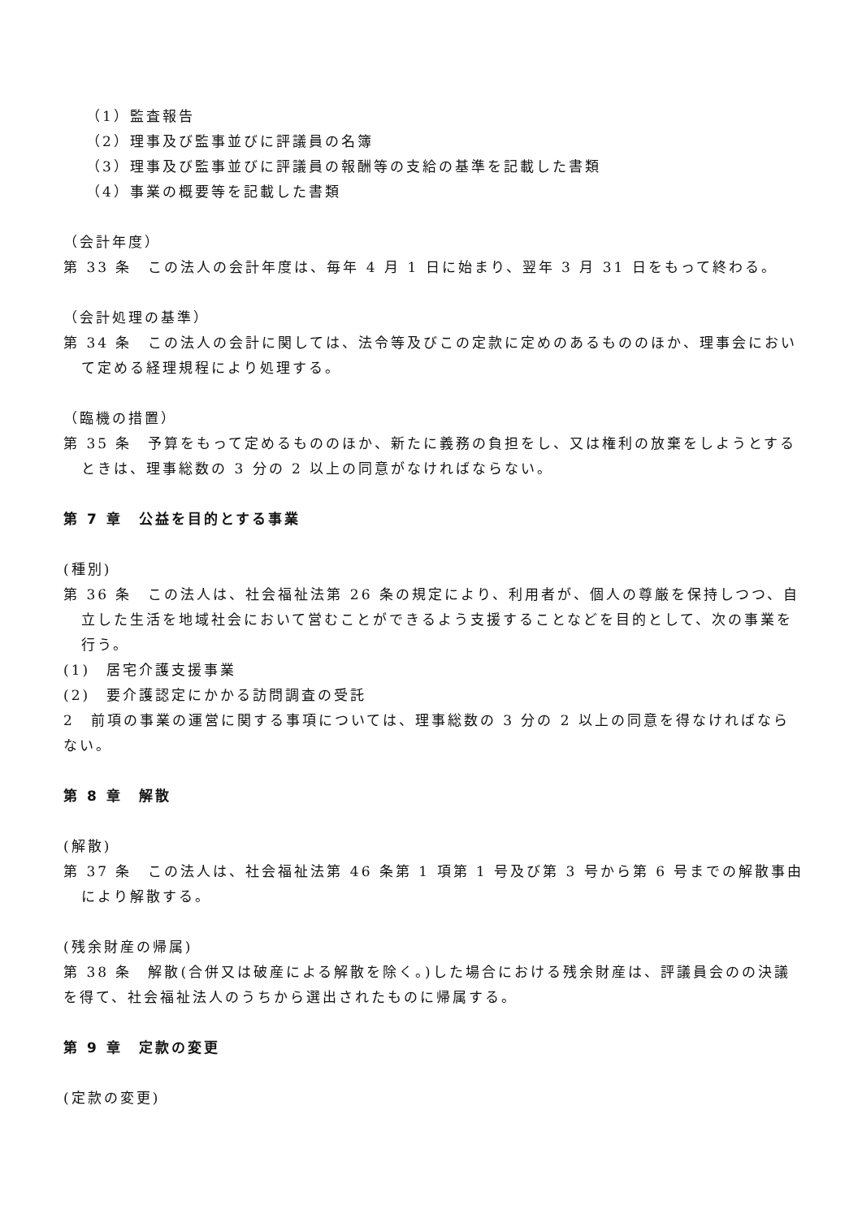（1）監査報告
（2）理事及び監事並びに評議員の名簿
（3）理事及び監事並びに評議員の報酬等の支給の基準を記載した書類
（4）事業の概要等を記載した書類
（会計年度）
第 33 条　この法人の会計年度は、毎年 4 月 1 日に始まり、翌年 3 月 31 日をもって終わる。
（会計処理の基準）
第 34 条　この法人の会計に関しては、法令等及びこの定款に定めのあるもののほか、理事会において定める経理規程により処理する。
（臨機の措置）
第 35 条　予算をもって定めるもののほか、新たに義務の負担をし、又は権利の放棄をしようとするときは、理事総数の 3 分の 2 以上の同意がなければならない。
第 7 章　公益を目的とする事業
(種別)
第 36 条　この法人は、社会福祉法第 26 条の規定により、利用者が、個人の尊厳を保持しつつ、自立した生活を地域社会において営むことができるよう支援することなどを目的として、次の事業を行う。
(1)　居宅介護支援事業
(2)　要介護認定にかかる訪問調査の受託
2　前項の事業の運営に関する事項については、理事総数の 3 分の 2 以上の同意を得なければならない。
第 8 章　解散
(解散)
第 37 条　この法人は、社会福祉法第 46 条第 1 項第 1 号及び第 3 号から第 6 号までの解散事由により解散する。
(残余財産の帰属)
第 38 条　解散(合併又は破産による解散を除く。)した場合における残余財産は、評議員会のの決議を得て、社会福祉法人のうちから選出されたものに帰属する。
第 9 章　定款の変更
(定款の変更)